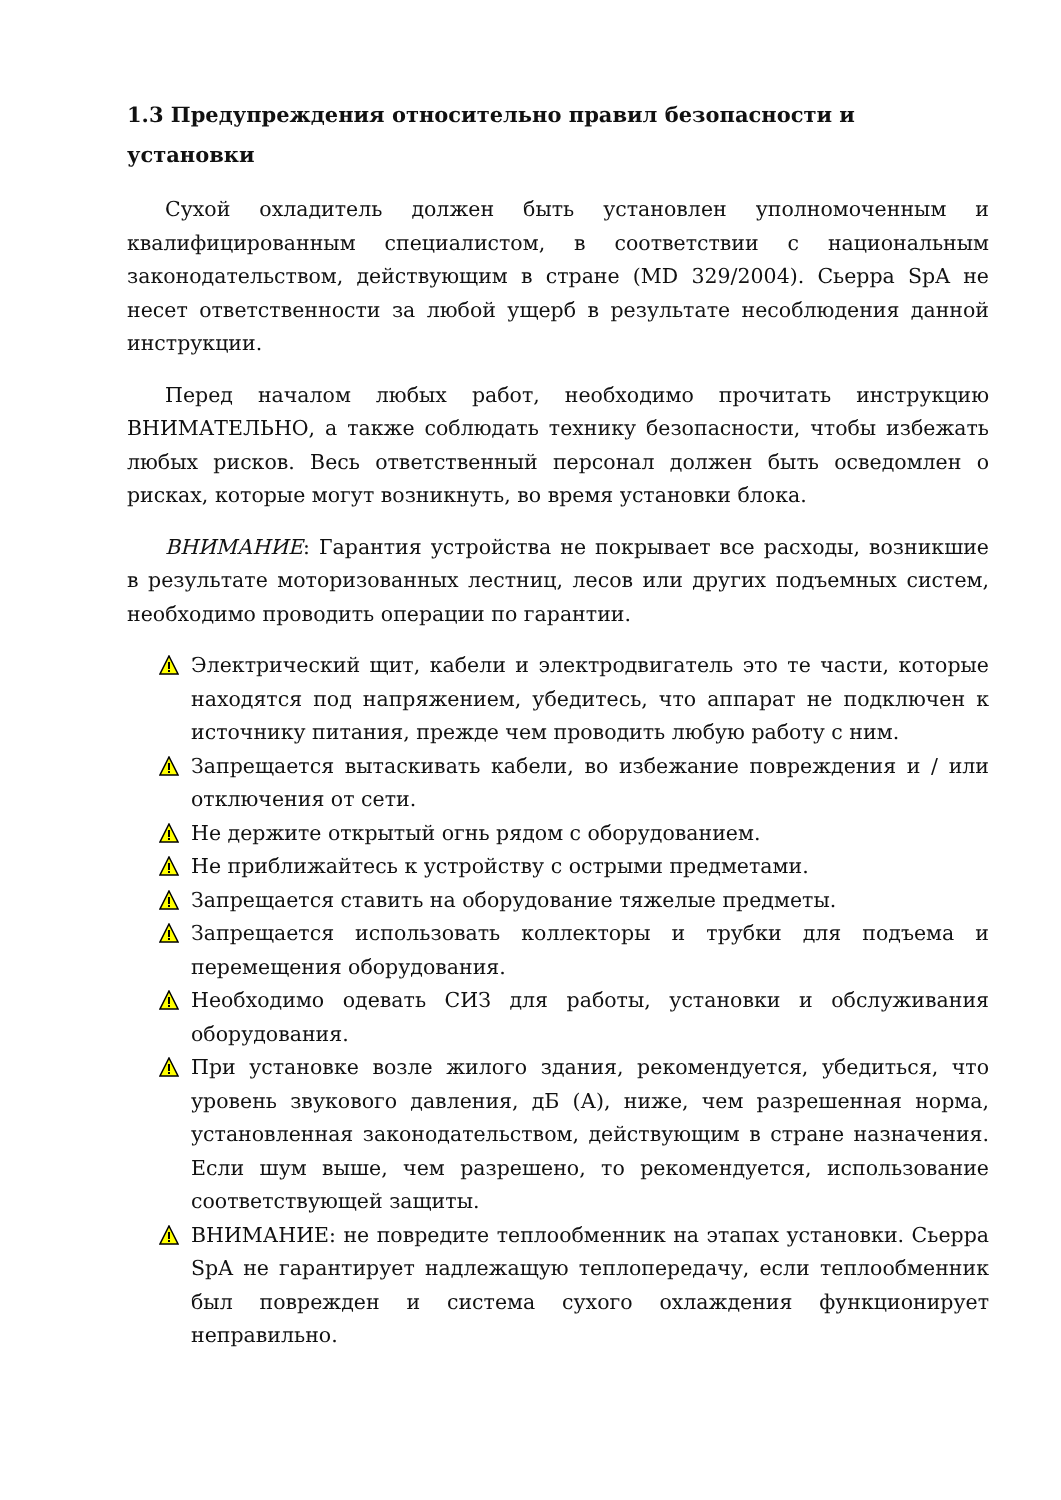1.3 Предупреждения относительно правил безопасности и установки
Сухой охладитель должен быть установлен уполномоченным и квалифицированным специалистом, в соответствии с национальным законодательством, действующим в стране (MD 329/2004). Сьерра SpA не несет ответственности за любой ущерб в результате несоблюдения данной инструкции.
Перед началом любых работ, необходимо прочитать инструкцию ВНИМАТЕЛЬНО, а также соблюдать технику безопасности, чтобы избежать любых рисков. Весь ответственный персонал должен быть осведомлен о рисках, которые могут возникнуть, во время установки блока.
ВНИМАНИЕ: Гарантия устройства не покрывает все расходы, возникшие в результате моторизованных лестниц, лесов или других подъемных систем, необходимо проводить операции по гарантии.
Электрический щит, кабели и электродвигатель это те части, которые находятся под напряжением, убедитесь, что аппарат не подключен к источнику питания, прежде чем проводить любую работу с ним.
Запрещается вытаскивать кабели, во избежание повреждения и / или отключения от сети.
Не держите открытый огнь рядом с оборудованием.
Не приближайтесь к устройству с острыми предметами.
Запрещается ставить на оборудование тяжелые предметы.
Запрещается использовать коллекторы и трубки для подъема и перемещения оборудования.
Необходимо одевать СИЗ для работы, установки и обслуживания оборудования.
При установке возле жилого здания, рекомендуется, убедиться, что уровень звукового давления, дБ (А), ниже, чем разрешенная норма, установленная законодательством, действующим в стране назначения. Если шум выше, чем разрешено, то рекомендуется, использование соответствующей защиты.
ВНИМАНИЕ: не повредите теплообменник на этапах установки. Сьерра SpA не гарантирует надлежащую теплопередачу, если теплообменник был поврежден и система сухого охлаждения функционирует неправильно.